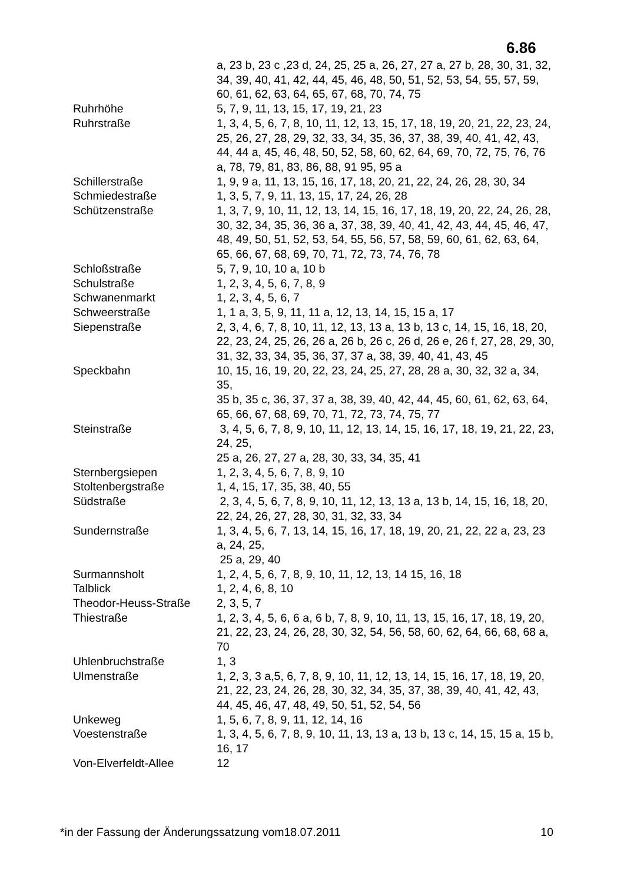6.86
| | a, 23 b, 23 c ,23 d, 24, 25, 25 a, 26, 27, 27 a, 27 b, 28, 30, 31, 32, 34, 39, 40, 41, 42, 44, 45, 46, 48, 50, 51, 52, 53, 54, 55, 57, 59, 60, 61, 62, 63, 64, 65, 67, 68, 70, 74, 75 |
| Ruhrhöhe | 5, 7, 9, 11, 13, 15, 17, 19, 21, 23 |
| Ruhrstraße | 1, 3, 4, 5, 6, 7, 8, 10, 11, 12, 13, 15, 17, 18, 19, 20, 21, 22, 23, 24, 25, 26, 27, 28, 29, 32, 33, 34, 35, 36, 37, 38, 39, 40, 41, 42, 43, 44, 44 a, 45, 46, 48, 50, 52, 58, 60, 62, 64, 69, 70, 72, 75, 76, 76 a, 78, 79, 81, 83, 86, 88, 91 95, 95 a |
| Schillerstraße | 1, 9, 9 a, 11, 13, 15, 16, 17, 18, 20, 21, 22, 24, 26, 28, 30, 34 |
| Schmiedestraße | 1, 3, 5, 7, 9, 11, 13, 15, 17, 24, 26, 28 |
| Schützenstraße | 1, 3, 7, 9, 10, 11, 12, 13, 14, 15, 16, 17, 18, 19, 20, 22, 24, 26, 28, 30, 32, 34, 35, 36, 36 a, 37, 38, 39, 40, 41, 42, 43, 44, 45, 46, 47, 48, 49, 50, 51, 52, 53, 54, 55, 56, 57, 58, 59, 60, 61, 62, 63, 64, 65, 66, 67, 68, 69, 70, 71, 72, 73, 74, 76, 78 |
| Schloßstraße | 5, 7, 9, 10, 10 a, 10 b |
| Schulstraße | 1, 2, 3, 4, 5, 6, 7, 8, 9 |
| Schwanenmarkt | 1, 2, 3, 4, 5, 6, 7 |
| Schweerstraße | 1, 1 a, 3, 5, 9, 11, 11 a, 12, 13, 14, 15, 15 a, 17 |
| Siepenstraße | 2, 3, 4, 6, 7, 8, 10, 11, 12, 13, 13 a, 13 b, 13 c, 14, 15, 16, 18, 20, 22, 23, 24, 25, 26, 26 a, 26 b, 26 c, 26 d, 26 e, 26 f, 27, 28, 29, 30, 31, 32, 33, 34, 35, 36, 37, 37 a, 38, 39, 40, 41, 43, 45 |
| Speckbahn | 10, 15, 16, 19, 20, 22, 23, 24, 25, 27, 28, 28 a, 30, 32, 32 a, 34, 35, 35 b, 35 c, 36, 37, 37 a, 38, 39, 40, 42, 44, 45, 60, 61, 62, 63, 64, 65, 66, 67, 68, 69, 70, 71, 72, 73, 74, 75, 77 |
| Steinstraße | 3, 4, 5, 6, 7, 8, 9, 10, 11, 12, 13, 14, 15, 16, 17, 18, 19, 21, 22, 23, 24, 25, 25 a, 26, 27, 27 a, 28, 30, 33, 34, 35, 41 |
| Sternbergsiepen | 1, 2, 3, 4, 5, 6, 7, 8, 9, 10 |
| Stoltenbergstraße | 1, 4, 15, 17, 35, 38, 40, 55 |
| Südstraße | 2, 3, 4, 5, 6, 7, 8, 9, 10, 11, 12, 13, 13 a, 13 b, 14, 15, 16, 18, 20, 22, 24, 26, 27, 28, 30, 31, 32, 33, 34 |
| Sundernstraße | 1, 3, 4, 5, 6, 7, 13, 14, 15, 16, 17, 18, 19, 20, 21, 22, 22 a, 23, 23 a, 24, 25, 25 a, 29, 40 |
| Surmannsholt | 1, 2, 4, 5, 6, 7, 8, 9, 10, 11, 12, 13, 14 15, 16, 18 |
| Talblick | 1, 2, 4, 6, 8, 10 |
| Theodor-Heuss-Straße | 2, 3, 5, 7 |
| Thiestraße | 1, 2, 3, 4, 5, 6, 6 a, 6 b, 7, 8, 9, 10, 11, 13, 15, 16, 17, 18, 19, 20, 21, 22, 23, 24, 26, 28, 30, 32, 54, 56, 58, 60, 62, 64, 66, 68, 68 a, 70 |
| Uhlenbruchstraße | 1, 3 |
| Ulmenstraße | 1, 2, 3, 3 a,5, 6, 7, 8, 9, 10, 11, 12, 13, 14, 15, 16, 17, 18, 19, 20, 21, 22, 23, 24, 26, 28, 30, 32, 34, 35, 37, 38, 39, 40, 41, 42, 43, 44, 45, 46, 47, 48, 49, 50, 51, 52, 54, 56 |
| Unkeweg | 1, 5, 6, 7, 8, 9, 11, 12, 14, 16 |
| Voestenstraße | 1, 3, 4, 5, 6, 7, 8, 9, 10, 11, 13, 13 a, 13 b, 13 c, 14, 15, 15 a, 15 b, 16, 17 |
| Von-Elverfeldt-Allee | 12 |
*in der Fassung der Änderungssatzung vom18.07.2011 10